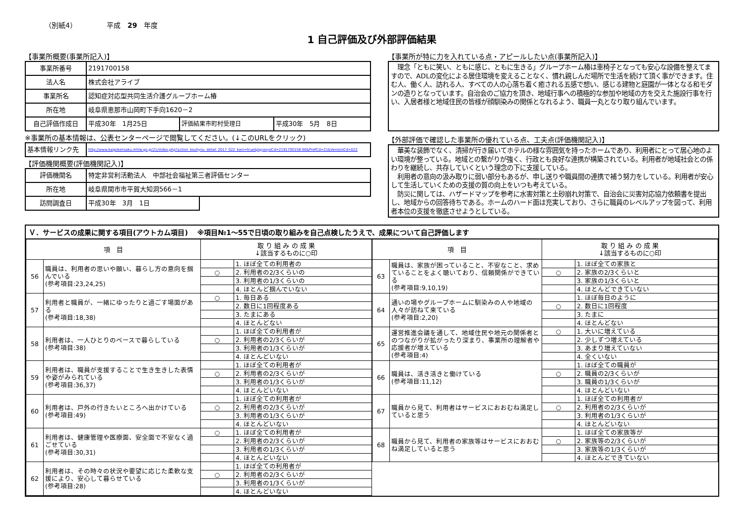（別紙4） 平成　29　年度
1 自己評価及び外部評価結果
【事業所概要(事業所記入)】
| 事業所番号 | 2191700158 | | |
| 法人名 | 株式会社アライブ | | |
| 事業所名 | 認知症対応型共同生活介護グループホーム椿 | | |
| 所在地 | 岐阜県恵那市山岡町下手向1620－2 | | |
| 自己評価作成日 | 平成30年 1月25日 | 評価結果市町村受理日 | 平成30年 5月 8日 |
※事業所の基本情報は、公表センターページで閲覧してください。(↓このURLをクリック)
| 基本情報リンク先 | http://www.kaigokensaku.mhlw.go.jp/21/index.php?action_kouhyou_detail_2017_022_kani=true&JigyosyoCd=2191700158-00&PrefCd=21&VersionCd=022 |
【評価機関概要(評価機関記入)】
| 評価機関名 | 特定非営利活動法人 中部社会福祉第三者評価センター | |
| 所在地 | 岐阜県関市市平賀大知洞566－1 | |
| 訪問調査日 | 平成30年 3月 1日 | |
【事業所が特に力を入れている点・アピールしたい点(事業所記入)】
　理念「ともに笑い、ともに感じ、ともに生きる」グループホーム椿は車椅子となっても安心な設備を整えてますので、ADLの変化による居住環境を変えることなく、慣れ親しんだ場所で生活を続けて頂く事ができます。住む人、働く人、訪れる人、すべての人の心落ち着く癒される五感で想い、感じる建物と庭園が一体となる和モダンの造りとなっています。自治会のご協力を頂き、地域行事への積極的な参加や地域の方を交えた施設行事を行い、入居者様と地域住民の皆様が顔馴染みの関係となれるよう、職員一丸となり取り組んでいます。
【外部評価で確認した事業所の優れている点、工夫点(評価機関記入)】
　華美な装飾でなく、清掃が行き届いてホテルの様な雰囲気を持ったホームであり、利用者にとって居心地のよい環境が整っている。地域との繋がりが強く、行政とも良好な連携が構築されている。利用者が地域社会との係わりを継続し、共存していくという理念の下に支援している。
　利用者の意向の汲み取りに弱い部分もあるが、申し送りや職員間の連携で補う努力をしている。利用者が安心して生活していくための支援の質の向上をいつも考えている。
　防災に関しては、ハザードマップを参考に水害対策と土砂崩れ対策で、自治会に災害対応協力依頼書を提出し、地域からの回答待ちである。ホームのハード面は充実しており、さらに職員のレベルアップを図って、利用者本位の支援を徹底させようとしている。
Ｖ．サービスの成果に関する項目(アウトカム項目)　 ※項目№1～55で日頃の取り組みを自己点検したうえで、成果について自己評価します
| 項 目 | | 取 り 組 み の 成 果 ↓該当するものに○印 | |
| --- | --- | --- | --- |
| 56 | 職員は、利用者の思いや願い、暮らし方の意向を掴んでいる (参考項目:23,24,25) | | 1. ほぼ全ての利用者の |
| | | ○ | 2. 利用者の2/3くらいの |
| | | | 3. 利用者の1/3くらいの |
| | | | 4. ほとんど掴んでいない |
| 57 | 利用者と職員が、一緒にゆったりと過ごす場面がある (参考項目:18,38) | ○ | 1. 毎日ある |
| | | | 2. 数日に1回程度ある |
| | | | 3. たまにある |
| | | | 4. ほとんどない |
| 58 | 利用者は、一人ひとりのペースで暮らしている (参考項目:38) | | 1. ほぼ全ての利用者が |
| | | ○ | 2. 利用者の2/3くらいが |
| | | | 3. 利用者の1/3くらいが |
| | | | 4. ほとんどいない |
| 59 | 利用者は、職員が支援することで生き生きした表情や姿がみられている (参考項目:36,37) | | 1. ほぼ全ての利用者が |
| | | ○ | 2. 利用者の2/3くらいが |
| | | | 3. 利用者の1/3くらいが |
| | | | 4. ほとんどいない |
| 60 | 利用者は、戸外の行きたいところへ出かけている (参考項目:49) | | 1. ほぼ全ての利用者が |
| | | ○ | 2. 利用者の2/3くらいが |
| | | | 3. 利用者の1/3くらいが |
| | | | 4. ほとんどいない |
| 61 | 利用者は、健康管理や医療面、安全面で不安なく過ごせている (参考項目:30,31) | ○ | 1. ほぼ全ての利用者が |
| | | | 2. 利用者の2/3くらいが |
| | | | 3. 利用者の1/3くらいが |
| | | | 4. ほとんどいない |
| 62 | 利用者は、その時々の状況や要望に応じた柔軟な支援により、安心して暮らせている (参考項目:28) | | 1. ほぼ全ての利用者が |
| | | ○ | 2. 利用者の2/3くらいが |
| | | | 3. 利用者の1/3くらいが |
| | | | 4. ほとんどいない |
| 項 目 | | 取 り 組 み の 成 果 ↓該当するものに○印 | |
| --- | --- | --- | --- |
| 63 | 職員は、家族が困っていること、不安なこと、求めていることをよく聴いており、信頼関係ができている (参考項目:9,10,19) | | 1. ほぼ全ての家族と |
| | | ○ | 2. 家族の2/3くらいと |
| | | | 3. 家族の1/3くらいと |
| | | | 4. ほとんどできていない |
| 64 | 通いの場やグループホームに馴染みの人や地域の人々が訪ねて来ている (参考項目:2,20) | | 1. ほぼ毎日のように |
| | | ○ | 2. 数日に1回程度 |
| | | | 3. たまに |
| | | | 4. ほとんどない |
| 65 | 運営推進会議を通して、地域住民や地元の関係者とのつながりが拡がったり深まり、事業所の理解者や応援者が増えている (参考項目:4) | ○ | 1. 大いに増えている |
| | | | 2. 少しずつ増えている |
| | | | 3. あまり増えていない |
| | | | 4. 全くいない |
| 66 | 職員は、活き活きと働けている (参考項目:11,12) | | 1. ほぼ全ての職員が |
| | | ○ | 2. 職員の2/3くらいが |
| | | | 3. 職員の1/3くらいが |
| | | | 4. ほとんどいない |
| 67 | 職員から見て、利用者はサービスにおおむね満足していると思う | | 1. ほぼ全ての利用者が |
| | | ○ | 2. 利用者の2/3くらいが |
| | | | 3. 利用者の1/3くらいが |
| | | | 4. ほとんどいない |
| 68 | 職員から見て、利用者の家族等はサービスにおおむね満足していると思う | | 1. ほぼ全ての家族等が |
| | | ○ | 2. 家族等の2/3くらいが |
| | | | 3. 家族等の1/3くらいが |
| | | | 4. ほとんどできていない |